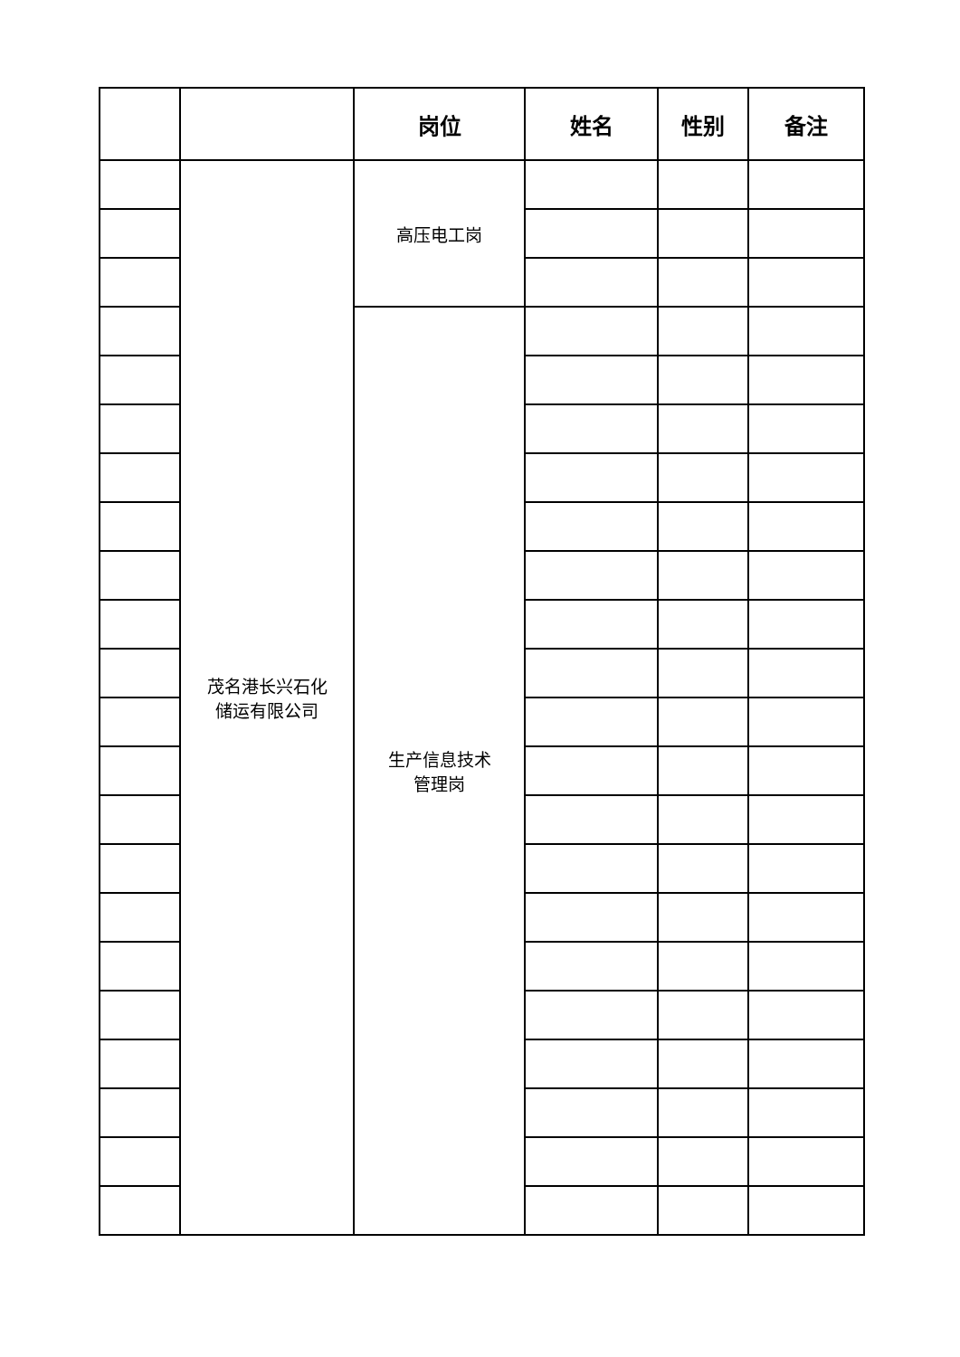| | | 岗位 | 姓名 | 性别 | 备注 |
| --- | --- | --- | --- | --- | --- |
| | 茂名港长兴石化 储运有限公司 | 高压电工岗 | | | |
| | | 生产信息技术 管理岗 | | | |